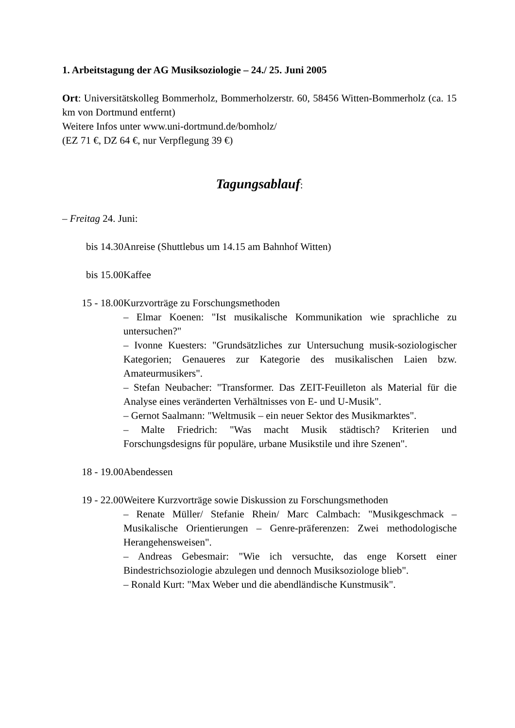1. Arbeitstagung der AG Musiksoziologie – 24./ 25. Juni 2005
Ort: Universitätskolleg Bommerholz, Bommerholzerstr. 60, 58456 Witten-Bommerholz (ca. 15 km von Dortmund entfernt)
Weitere Infos unter www.uni-dortmund.de/bomholz/
(EZ 71 €, DZ 64 €, nur Verpflegung 39 €)
Tagungsablauf:
– Freitag 24. Juni:
bis 14.30 Anreise (Shuttlebus um 14.15 am Bahnhof Witten)
bis 15.00 Kaffee
15 - 18.00 Kurzvorträge zu Forschungsmethoden
– Elmar Koenen: "Ist musikalische Kommunikation wie sprachliche zu untersuchen?"
– Ivonne Kuesters: "Grundsätzliches zur Untersuchung musik-soziologischer Kategorien; Genaueres zur Kategorie des musikalischen Laien bzw. Amateurmusikers".
– Stefan Neubacher: "Transformer. Das ZEIT-Feuilleton als Material für die Analyse eines veränderten Verhältnisses von E- und U-Musik".
– Gernot Saalmann: "Weltmusik – ein neuer Sektor des Musikmarktes".
– Malte Friedrich: "Was macht Musik städtisch? Kriterien und Forschungsdesigns für populäre, urbane Musikstile und ihre Szenen".
18 - 19.00 Abendessen
19 - 22.00 Weitere Kurzvorträge sowie Diskussion zu Forschungsmethoden
– Renate Müller/ Stefanie Rhein/ Marc Calmbach: "Musikgeschmack – Musikalische Orientierungen – Genre-präferenzen: Zwei methodologische Herangehensweisen".
– Andreas Gebesmair: "Wie ich versuchte, das enge Korsett einer Bindestrichsoziologie abzulegen und dennoch Musiksoziologe blieb".
– Ronald Kurt: "Max Weber und die abendländische Kunstmusik".